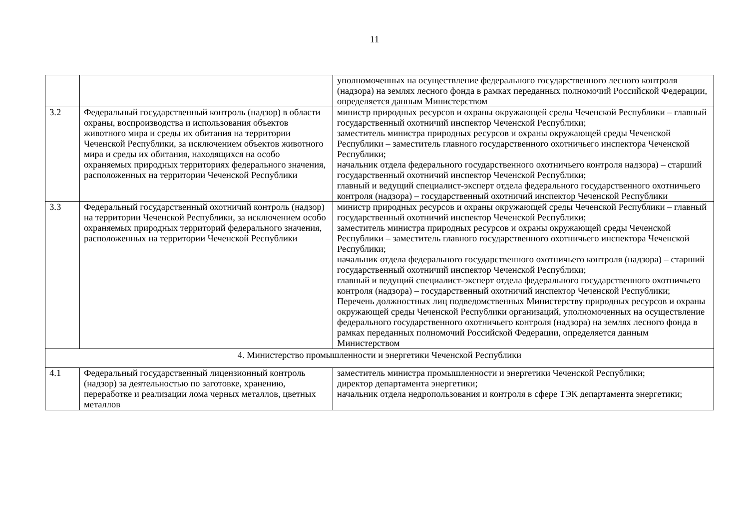11
| | | уполномоченных на осуществление федерального государственного лесного контроля (надзора) на землях лесного фонда в рамках переданных полномочий Российской Федерации, определяется данным Министерством |
| 3.2 | Федеральный государственный контроль (надзор) в области охраны, воспроизводства и использования объектов животного мира и среды их обитания на территории Чеченской Республики, за исключением объектов животного мира и среды их обитания, находящихся на особо охраняемых природных территориях федерального значения, расположенных на территории Чеченской Республики | министр природных ресурсов и охраны окружающей среды Чеченской Республики – главный государственный охотничий инспектор Чеченской Республики; заместитель министра природных ресурсов и охраны окружающей среды Чеченской Республики – заместитель главного государственного охотничьего инспектора Чеченской Республики; начальник отдела федерального государственного охотничьего контроля надзора) – старший государственный охотничий инспектор Чеченской Республики; главный и ведущий специалист-эксперт отдела федерального государственного охотничьего контроля (надзора) – государственный охотничий инспектор Чеченской Республики |
| 3.3 | Федеральный государственный охотничий контроль (надзор) на территории Чеченской Республики, за исключением особо охраняемых природных территорий федерального значения, расположенных на территории Чеченской Республики | министр природных ресурсов и охраны окружающей среды Чеченской Республики – главный государственный охотничий инспектор Чеченской Республики; заместитель министра природных ресурсов и охраны окружающей среды Чеченской Республики – заместитель главного государственного охотничьего инспектора Чеченской Республики; начальник отдела федерального государственного охотничьего контроля (надзора) – старший государственный охотничий инспектор Чеченской Республики; главный и ведущий специалист-эксперт отдела федерального государственного охотничьего контроля (надзора) – государственный охотничий инспектор Чеченской Республики; Перечень должностных лиц подведомственных Министерству природных ресурсов и охраны окружающей среды Чеченской Республики организаций, уполномоченных на осуществление федерального государственного охотничьего контроля (надзора) на землях лесного фонда в рамках переданных полномочий Российской Федерации, определяется данным Министерством |
| 4. Министерство промышленности и энергетики Чеченской Республики | | |
| 4.1 | Федеральный государственный лицензионный контроль (надзор) за деятельностью по заготовке, хранению, переработке и реализации лома черных металлов, цветных металлов | заместитель министра промышленности и энергетики Чеченской Республики; директор департамента энергетики; начальник отдела недропользования и контроля в сфере ТЭК департамента энергетики; |